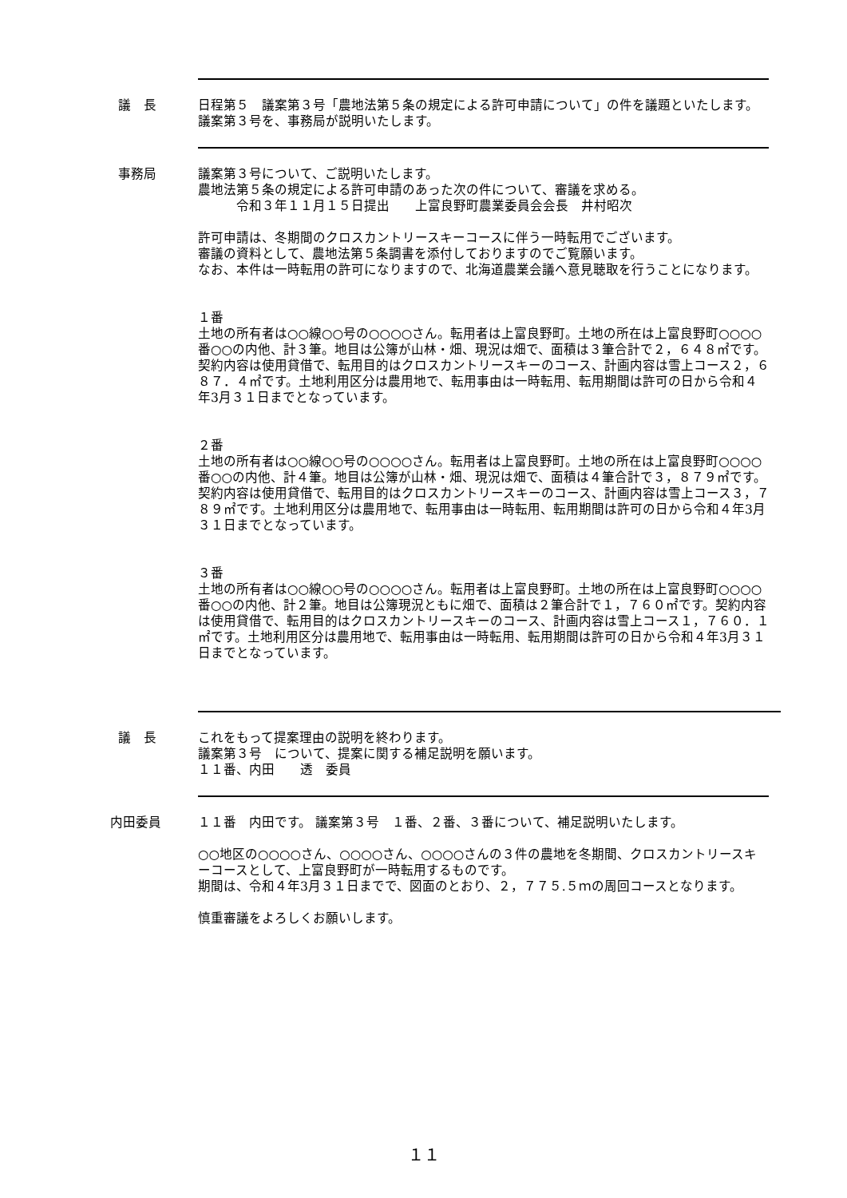議　長 日程第５　議案第３号「農地法第５条の規定による許可申請について」の件を議題といたします。議案第３号を、事務局が説明いたします。
事務局 議案第３号について、ご説明いたします。
農地法第５条の規定による許可申請のあった次の件について、審議を求める。
　　　令和３年１１月１５日提出　　上富良野町農業委員会会長　井村昭次
許可申請は、冬期間のクロスカントリースキーコースに伴う一時転用でございます。
審議の資料として、農地法第５条調書を添付しておりますのでご覧願います。
なお、本件は一時転用の許可になりますので、北海道農業会議へ意見聴取を行うことになります。
１番
土地の所有者は○○線○○号の○○○○さん。転用者は上富良野町。土地の所在は上富良野町○○○○番○○の内他、計３筆。地目は公簿が山林・畑、現況は畑で、面積は３筆合計で２，６４８㎡です。契約内容は使用貸借で、転用目的はクロスカントリースキーのコース、計画内容は雪上コース２，６８７．４㎡です。土地利用区分は農用地で、転用事由は一時転用、転用期間は許可の日から令和４年3月３１日までとなっています。
２番
土地の所有者は○○線○○号の○○○○さん。転用者は上富良野町。土地の所在は上富良野町○○○○番○○の内他、計４筆。地目は公簿が山林・畑、現況は畑で、面積は４筆合計で３，８７９㎡です。契約内容は使用貸借で、転用目的はクロスカントリースキーのコース、計画内容は雪上コース３，７８９㎡です。土地利用区分は農用地で、転用事由は一時転用、転用期間は許可の日から令和４年3月３１日までとなっています。
３番
土地の所有者は○○線○○号の○○○○さん。転用者は上富良野町。土地の所在は上富良野町○○○○番○○の内他、計２筆。地目は公簿現況ともに畑で、面積は２筆合計で１，７６０㎡です。契約内容は使用貸借で、転用目的はクロスカントリースキーのコース、計画内容は雪上コース１，７６０．１㎡です。土地利用区分は農用地で、転用事由は一時転用、転用期間は許可の日から令和４年3月３１日までとなっています。
議　長 これをもって提案理由の説明を終わります。
議案第３号　について、提案に関する補足説明を願います。
１１番、内田　　透　委員
内田委員 １１番　内田です。 議案第３号　１番、２番、３番について、補足説明いたします。
○○地区の○○○○さん、○○○○さん、○○○○さんの３件の農地を冬期間、クロスカントリースキーコースとして、上富良野町が一時転用するものです。
期間は、令和４年3月３１日までで、図面のとおり、２，７７５.５ｍの周回コースとなります。
慎重審議をよろしくお願いします。
１１